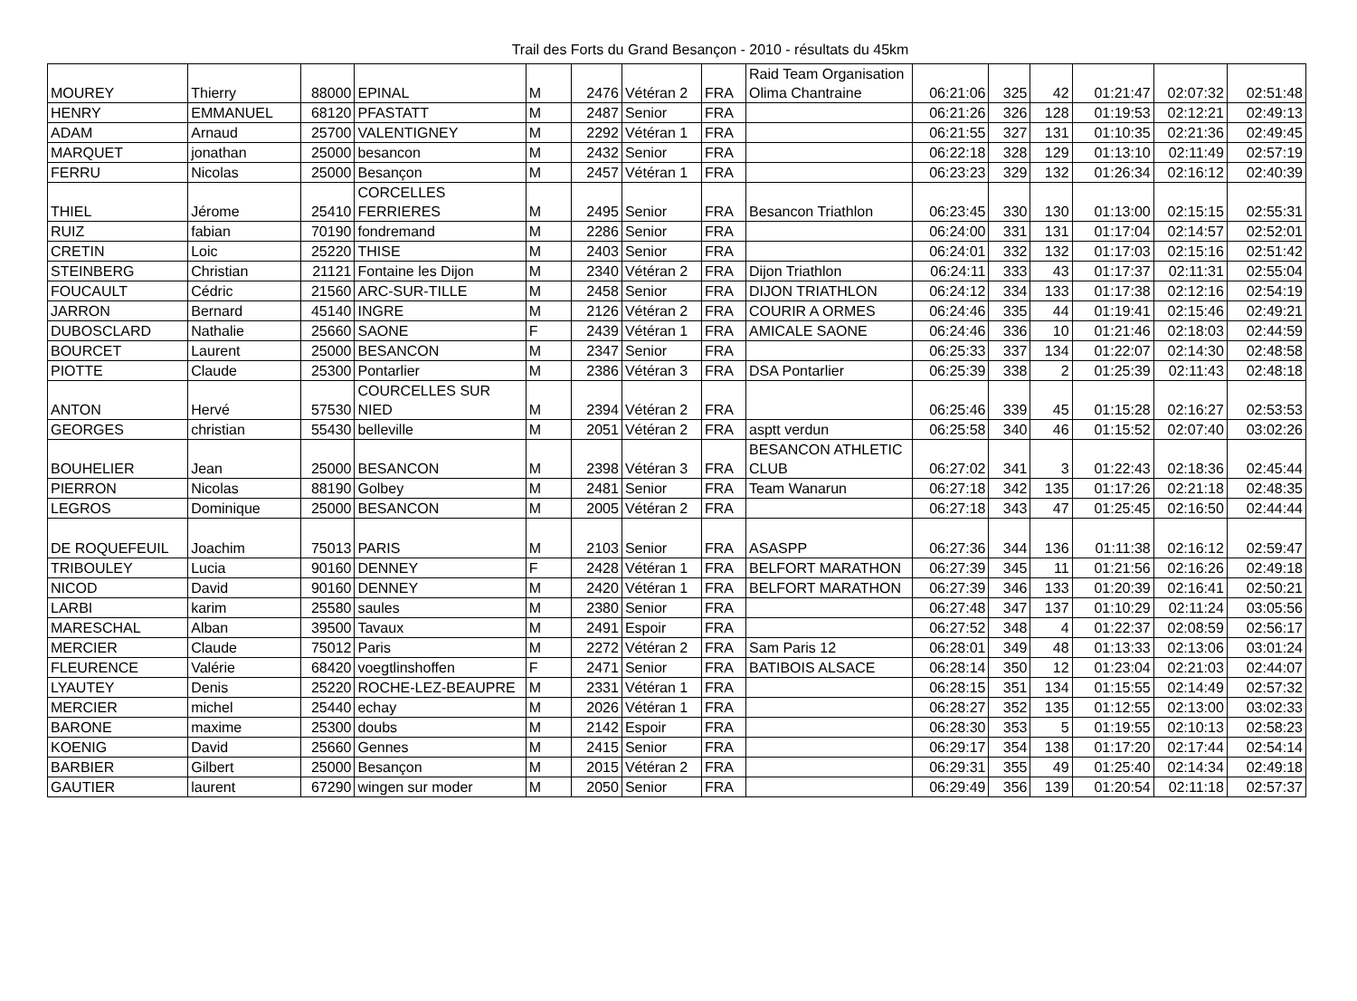Trail des Forts du Grand Besançon - 2010 - résultats du 45km
| MOUREY | Thierry | 88000 | EPINAL | M | 2476 | Vétéran 2 | FRA | Raid Team Organisation Olima Chantraine | 06:21:06 | 325 | 42 | 01:21:47 | 02:07:32 | 02:51:48 |
| HENRY | EMMANUEL | 68120 | PFASTATT | M | 2487 | Senior | FRA | | 06:21:26 | 326 | 128 | 01:19:53 | 02:12:21 | 02:49:13 |
| ADAM | Arnaud | 25700 | VALENTIGNEY | M | 2292 | Vétéran 1 | FRA | | 06:21:55 | 327 | 131 | 01:10:35 | 02:21:36 | 02:49:45 |
| MARQUET | jonathan | 25000 | besancon | M | 2432 | Senior | FRA | | 06:22:18 | 328 | 129 | 01:13:10 | 02:11:49 | 02:57:19 |
| FERRU | Nicolas | 25000 | Besançon | M | 2457 | Vétéran 1 | FRA | | 06:23:23 | 329 | 132 | 01:26:34 | 02:16:12 | 02:40:39 |
| THIEL | Jérome | 25410 | CORCELLES FERRIERES | M | 2495 | Senior | FRA | Besancon Triathlon | 06:23:45 | 330 | 130 | 01:13:00 | 02:15:15 | 02:55:31 |
| RUIZ | fabian | 70190 | fondremand | M | 2286 | Senior | FRA | | 06:24:00 | 331 | 131 | 01:17:04 | 02:14:57 | 02:52:01 |
| CRETIN | Loic | 25220 | THISE | M | 2403 | Senior | FRA | | 06:24:01 | 332 | 132 | 01:17:03 | 02:15:16 | 02:51:42 |
| STEINBERG | Christian | 21121 | Fontaine les Dijon | M | 2340 | Vétéran 2 | FRA | Dijon Triathlon | 06:24:11 | 333 | 43 | 01:17:37 | 02:11:31 | 02:55:04 |
| FOUCAULT | Cédric | 21560 | ARC-SUR-TILLE | M | 2458 | Senior | FRA | DIJON TRIATHLON | 06:24:12 | 334 | 133 | 01:17:38 | 02:12:16 | 02:54:19 |
| JARRON | Bernard | 45140 | INGRE | M | 2126 | Vétéran 2 | FRA | COURIR A ORMES | 06:24:46 | 335 | 44 | 01:19:41 | 02:15:46 | 02:49:21 |
| DUBOSCLARD | Nathalie | 25660 | SAONE | F | 2439 | Vétéran 1 | FRA | AMICALE SAONE | 06:24:46 | 336 | 10 | 01:21:46 | 02:18:03 | 02:44:59 |
| BOURCET | Laurent | 25000 | BESANCON | M | 2347 | Senior | FRA | | 06:25:33 | 337 | 134 | 01:22:07 | 02:14:30 | 02:48:58 |
| PIOTTE | Claude | 25300 | Pontarlier | M | 2386 | Vétéran 3 | FRA | DSA Pontarlier | 06:25:39 | 338 | 2 | 01:25:39 | 02:11:43 | 02:48:18 |
| ANTON | Hervé | 57530 | COURCELLES SUR NIED | M | 2394 | Vétéran 2 | FRA | | 06:25:46 | 339 | 45 | 01:15:28 | 02:16:27 | 02:53:53 |
| GEORGES | christian | 55430 | belleville | M | 2051 | Vétéran 2 | FRA | asptt verdun | 06:25:58 | 340 | 46 | 01:15:52 | 02:07:40 | 03:02:26 |
| BOUHELIER | Jean | 25000 | BESANCON | M | 2398 | Vétéran 3 | FRA | BESANCON ATHLETIC CLUB | 06:27:02 | 341 | 3 | 01:22:43 | 02:18:36 | 02:45:44 |
| PIERRON | Nicolas | 88190 | Golbey | M | 2481 | Senior | FRA | Team Wanarun | 06:27:18 | 342 | 135 | 01:17:26 | 02:21:18 | 02:48:35 |
| LEGROS | Dominique | 25000 | BESANCON | M | 2005 | Vétéran 2 | FRA | | 06:27:18 | 343 | 47 | 01:25:45 | 02:16:50 | 02:44:44 |
| DE ROQUEFEUIL | Joachim | 75013 | PARIS | M | 2103 | Senior | FRA | ASASPP | 06:27:36 | 344 | 136 | 01:11:38 | 02:16:12 | 02:59:47 |
| TRIBOULEY | Lucia | 90160 | DENNEY | F | 2428 | Vétéran 1 | FRA | BELFORT MARATHON | 06:27:39 | 345 | 11 | 01:21:56 | 02:16:26 | 02:49:18 |
| NICOD | David | 90160 | DENNEY | M | 2420 | Vétéran 1 | FRA | BELFORT MARATHON | 06:27:39 | 346 | 133 | 01:20:39 | 02:16:41 | 02:50:21 |
| LARBI | karim | 25580 | saules | M | 2380 | Senior | FRA | | 06:27:48 | 347 | 137 | 01:10:29 | 02:11:24 | 03:05:56 |
| MARESCHAL | Alban | 39500 | Tavaux | M | 2491 | Espoir | FRA | | 06:27:52 | 348 | 4 | 01:22:37 | 02:08:59 | 02:56:17 |
| MERCIER | Claude | 75012 | Paris | M | 2272 | Vétéran 2 | FRA | Sam Paris 12 | 06:28:01 | 349 | 48 | 01:13:33 | 02:13:06 | 03:01:24 |
| FLEURENCE | Valérie | 68420 | voegtlinshoffen | F | 2471 | Senior | FRA | BATIBOIS ALSACE | 06:28:14 | 350 | 12 | 01:23:04 | 02:21:03 | 02:44:07 |
| LYAUTEY | Denis | 25220 | ROCHE-LEZ-BEAUPRE | M | 2331 | Vétéran 1 | FRA | | 06:28:15 | 351 | 134 | 01:15:55 | 02:14:49 | 02:57:32 |
| MERCIER | michel | 25440 | echay | M | 2026 | Vétéran 1 | FRA | | 06:28:27 | 352 | 135 | 01:12:55 | 02:13:00 | 03:02:33 |
| BARONE | maxime | 25300 | doubs | M | 2142 | Espoir | FRA | | 06:28:30 | 353 | 5 | 01:19:55 | 02:10:13 | 02:58:23 |
| KOENIG | David | 25660 | Gennes | M | 2415 | Senior | FRA | | 06:29:17 | 354 | 138 | 01:17:20 | 02:17:44 | 02:54:14 |
| BARBIER | Gilbert | 25000 | Besançon | M | 2015 | Vétéran 2 | FRA | | 06:29:31 | 355 | 49 | 01:25:40 | 02:14:34 | 02:49:18 |
| GAUTIER | laurent | 67290 | wingen sur moder | M | 2050 | Senior | FRA | | 06:29:49 | 356 | 139 | 01:20:54 | 02:11:18 | 02:57:37 |